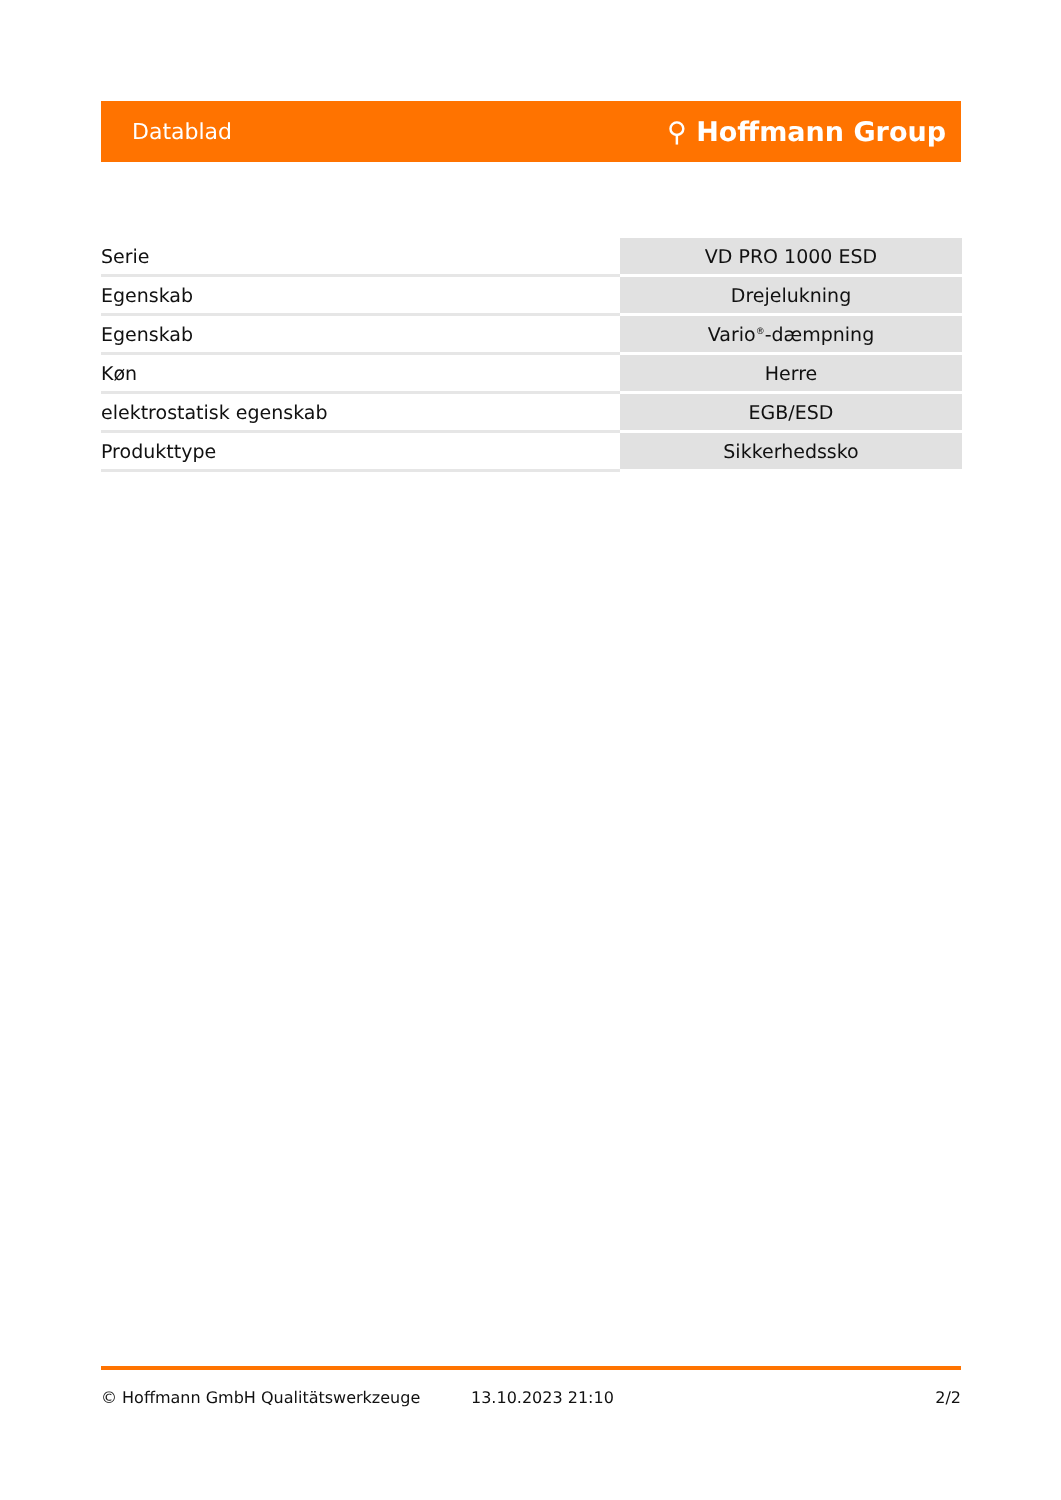Datablad ⚲ Hoffmann Group
| Serie | VD PRO 1000 ESD |
| Egenskab | Drejelukning |
| Egenskab | Vario<sup>®</sup>-dæmpning |
| Køn | Herre |
| elektrostatisk egenskab | EGB/ESD |
| Produkttype | Sikkerhedssko |
© Hoffmann GmbH Qualitätswerkzeuge 13.10.2023 21:10 2/2